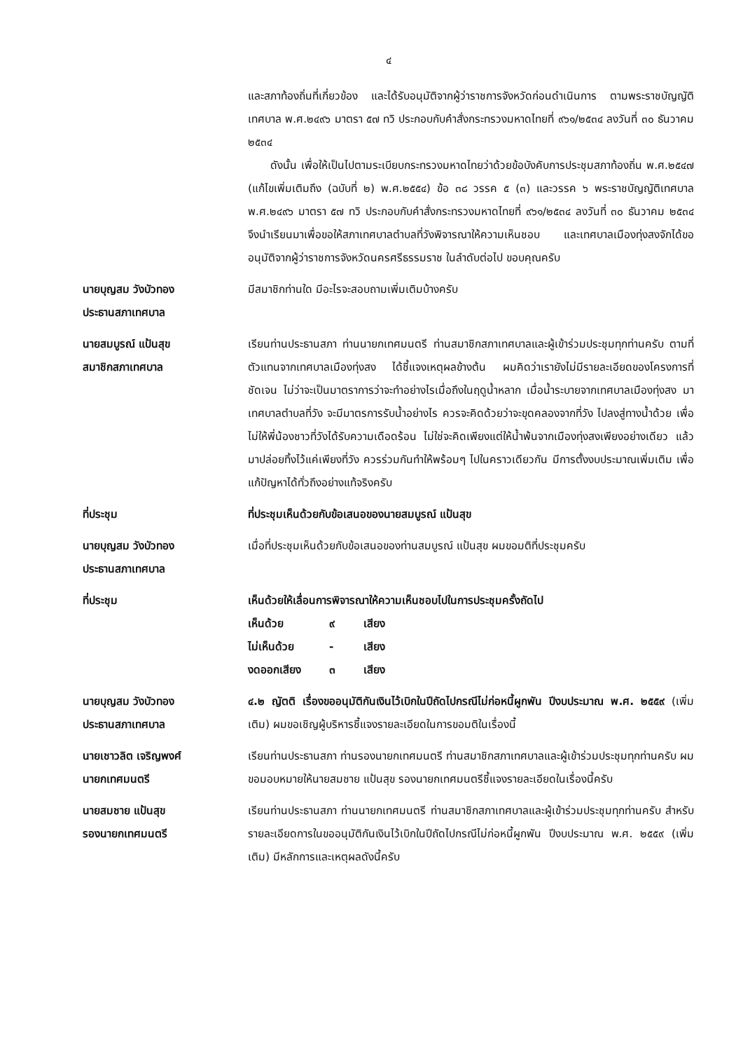๔
และสภาท้องถิ่นที่เกี่ยวข้อง และได้รับอนุมัติจากผู้ว่าราชการจังหวัดก่อนดำเนินการ ตามพระราชบัญญัติเทศบาล พ.ศ.๒๔๙๖ มาตรา ๕๗ ทวิ ประกอบกับคำสั่งกระทรวงมหาดไทยที่ ๙๖๑/๒๕๓๔ ลงวันที่ ๓๐ ธันวาคม ๒๕๓๔
ดังนั้น เพื่อให้เป็นไปตามระเบียบกระทรวงมหาดไทยว่าด้วยข้อบังคับการประชุมสภาท้องถิ่น พ.ศ.๒๕๔๗ (แก้ไขเพิ่มเติมถึง (ฉบับที่ ๒) พ.ศ.๒๕๕๔) ข้อ ๓๘ วรรค ๕ (๓) และวรรค ๖ พระราชบัญญัติเทศบาล พ.ศ.๒๔๙๖ มาตรา ๕๗ ทวิ ประกอบกับคำสั่งกระทรวงมหาดไทยที่ ๙๖๑/๒๕๓๔ ลงวันที่ ๓๐ ธันวาคม ๒๕๓๔ จึงนำเรียนมาเพื่อขอให้สภาเทศบาลตำบลที่วังพิจารณาให้ความเห็นชอบ และเทศบาลเมืองทุ่งสงจักได้ขออนุมัติจากผู้ว่าราชการจังหวัดนครศรีธรรมราช ในลำดับต่อไป ขอบคุณครับ
นายบุญสม วังบัวทอง
ประธานสภาเทศบาล
มีสมาชิกท่านใด มีอะไรจะสอบถามเพิ่มเติมบ้างครับ
นายสมบูรณ์ แป้นสุข
สมาชิกสภาเทศบาล
เรียนท่านประธานสภา ท่านนายกเทศมนตรี ท่านสมาชิกสภาเทศบาลและผู้เข้าร่วมประชุมทุกท่านครับ ตามที่ตัวแทนจากเทศบาลเมืองทุ่งสง ได้ชี้แจงเหตุผลข้างต้น ผมคิดว่าเรายังไม่มีรายละเอียดของโครงการที่ชัดเจน ไม่ว่าจะเป็นมาตราการว่าจะทำอย่างไรเมื่อถึงในฤดูน้ำหลาก เมื่อน้ำระบายจากเทศบาลเมืองทุ่งสง มาเทศบาลตำบลที่วัง จะมีมาตรการรับน้ำอย่างไร ควรจะคิดด้วยว่าจะขุดคลองจากที่วัง ไปลงสู่ทางน้ำด้วย เพื่อไม่ให้พี่น้องชาวที่วังได้รับความเดือดร้อน ไม่ใช่จะคิดเพียงแต่ให้น้ำพ้นจากเมืองทุ่งสงเพียงอย่างเดียว แล้วมาปล่อยทิ้งไว้แค่เพียงที่วัง ควรร่วมกันทำให้พร้อมๆ ไปในคราวเดียวกัน มีการตั้งงบประมาณเพิ่มเติม เพื่อแก้ปัญหาได้ทั่วถึงอย่างแท้จริงครับ
ที่ประชุม ที่ประชุมเห็นด้วยกับข้อเสนอของนายสมบูรณ์ แป้นสุข
นายบุญสม วังบัวทอง
ประธานสภาเทศบาล
เมื่อที่ประชุมเห็นด้วยกับข้อเสนอของท่านสมบูรณ์ แป้นสุข ผมขอมติที่ประชุมครับ
ที่ประชุม เห็นด้วยให้เลื่อนการพิจารณาให้ความเห็นชอบไปในการประชุมครั้งถัดไป
| เห็นด้วย | ๙ | เสียง |
| ไม่เห็นด้วย | - | เสียง |
| งดออกเสียง | ๓ | เสียง |
นายบุญสม วังบัวทอง
ประธานสภาเทศบาล
๔.๒ ญัตติ เรื่องขออนุมัติกันเงินไว้เบิกในปีถัดไปกรณีไม่ก่อหนี้ผูกพัน ปีงบประมาณ พ.ศ. ๒๕๕๙ (เพิ่มเติม) ผมขอเชิญผู้บริหารชี้แจงรายละเอียดในการขอมติในเรื่องนี้
นายเชาวลิต เจริญพงศ์
นายกเทศมนตรี
เรียนท่านประธานสภา ท่านรองนายกเทศมนตรี ท่านสมาชิกสภาเทศบาลและผู้เข้าร่วมประชุมทุกท่านครับ ผมขอมอบหมายให้นายสมชาย แป้นสุข รองนายกเทศมนตรีชี้แจงรายละเอียดในเรื่องนี้ครับ
นายสมชาย แป้นสุข
รองนายกเทศมนตรี
เรียนท่านประธานสภา ท่านนายกเทศมนตรี ท่านสมาชิกสภาเทศบาลและผู้เข้าร่วมประชุมทุกท่านครับ สำหรับรายละเอียดการในขออนุมัติกันเงินไว้เบิกในปีถัดไปกรณีไม่ก่อหนี้ผูกพัน ปีงบประมาณ พ.ศ. ๒๕๕๙ (เพิ่มเติม) มีหลักการและเหตุผลดังนี้ครับ